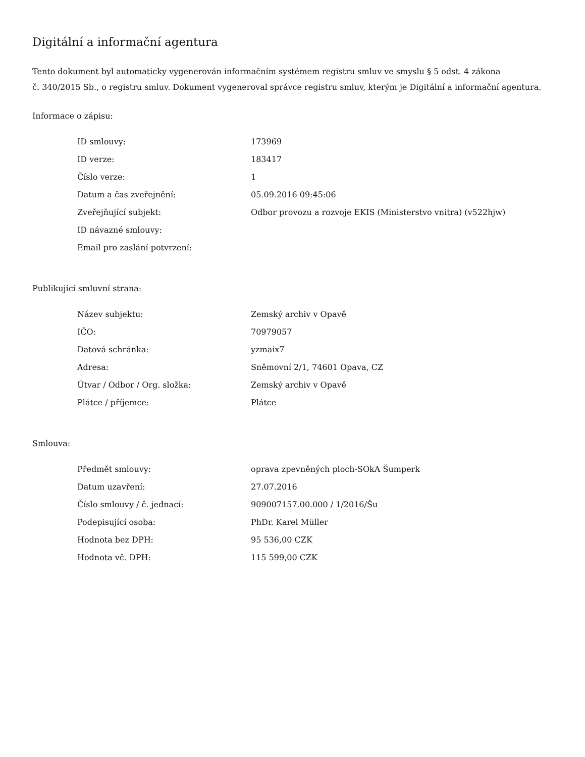Digitální a informační agentura
Tento dokument byl automaticky vygenerován informačním systémem registru smluv ve smyslu § 5 odst. 4 zákona
č. 340/2015 Sb., o registru smluv. Dokument vygeneroval správce registru smluv, kterým je Digitální a informační agentura.
Informace o zápisu:
| ID smlouvy: | 173969 |
| ID verze: | 183417 |
| Číslo verze: | 1 |
| Datum a čas zveřejnění: | 05.09.2016 09:45:06 |
| Zveřejňující subjekt: | Odbor provozu a rozvoje EKIS (Ministerstvo vnitra) (v522hjw) |
| ID návazné smlouvy: | |
| Email pro zaslání potvrzení: | |
Publikující smluvní strana:
| Název subjektu: | Zemský archiv v Opavě |
| IČO: | 70979057 |
| Datová schránka: | yzmaix7 |
| Adresa: | Sněmovní 2/1, 74601 Opava, CZ |
| Útvar / Odbor / Org. složka: | Zemský archiv v Opavě |
| Plátce / příjemce: | Plátce |
Smlouva:
| Předmět smlouvy: | oprava zpevněných ploch-SOkA Šumperk |
| Datum uzavření: | 27.07.2016 |
| Číslo smlouvy / č. jednací: | 909007157.00.000 / 1/2016/Šu |
| Podepisující osoba: | PhDr. Karel Müller |
| Hodnota bez DPH: | 95 536,00 CZK |
| Hodnota vč. DPH: | 115 599,00 CZK |